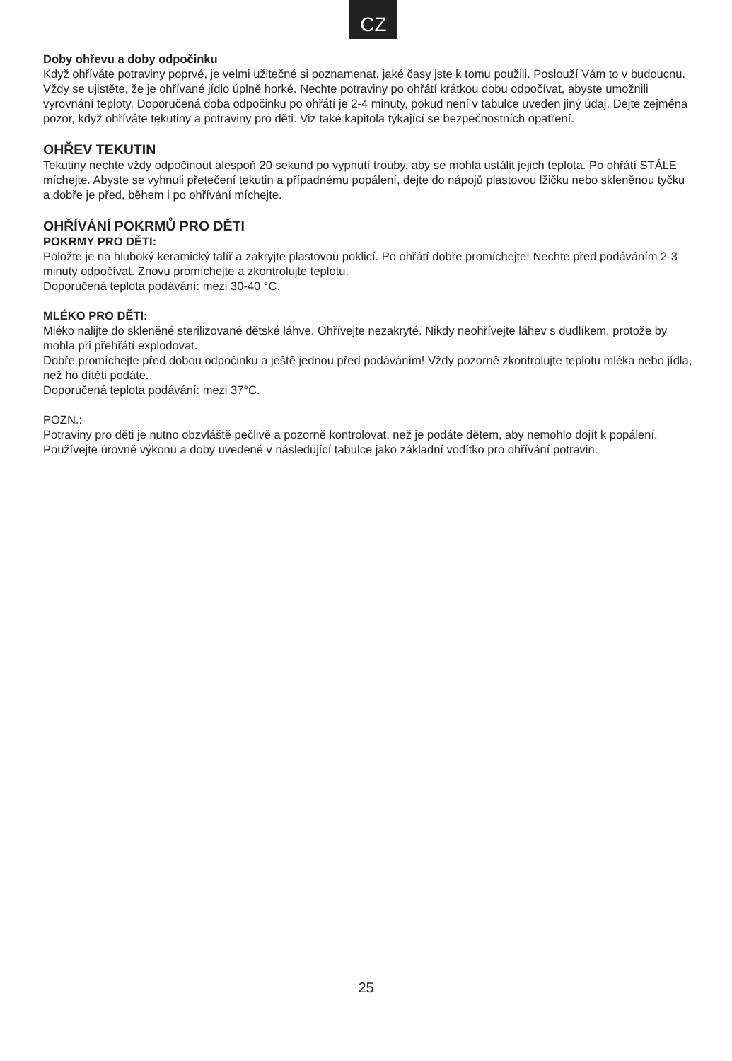CZ
Doby ohřevu a doby odpočinku
Když ohříváte potraviny poprvé, je velmi užitečné si poznamenat, jaké časy jste k tomu použili. Poslouží Vám to v budoucnu. Vždy se ujistěte, že je ohřívané jídlo úplně horké. Nechte potraviny po ohřátí krátkou dobu odpočívat, abyste umožnili vyrovnání teploty. Doporučená doba odpočinku po ohřátí je 2-4 minuty, pokud není v tabulce uveden jiný údaj. Dejte zejména pozor, když ohříváte tekutiny a potraviny pro děti. Viz také kapitola týkající se bezpečnostních opatření.
OHŘEV TEKUTIN
Tekutiny nechte vždy odpočinout alespoň 20 sekund po vypnutí trouby, aby se mohla ustálit jejich teplota. Po ohřátí STÁLE míchejte. Abyste se vyhnuli přetečení tekutin a případnému popálení, dejte do nápojů plastovou lžičku nebo skleněnou tyčku a dobře je před, během i po ohřívání míchejte.
OHŘÍVÁNÍ POKRMŮ PRO DĚTI
POKRMY PRO DĚTI:
Položte je na hluboký keramický talíř a zakryjte plastovou poklicí. Po ohřátí dobře promíchejte! Nechte před podáváním 2-3 minuty odpočívat. Znovu promíchejte a zkontrolujte teplotu.
Doporučená teplota podávání: mezi 30-40 °C.
MLÉKO PRO DĚTI:
Mléko nalijte do skleněné sterilizované dětské láhve. Ohřívejte nezakryté. Nikdy neohřívejte láhev s dudlíkem, protože by mohla při přehřátí explodovat.
Dobře promíchejte před dobou odpočinku a ještě jednou před podáváním! Vždy pozorně zkontrolujte teplotu mléka nebo jídla, než ho dítěti podáte.
Doporučená teplota podávání: mezi 37°C.
POZN.:
Potraviny pro děti je nutno obzvláště pečlivě a pozorně kontrolovat, než je podáte dětem, aby nemohlo dojít k popálení. Používejte úrovně výkonu a doby uvedené v následující tabulce jako základní vodítko pro ohřívání potravin.
25